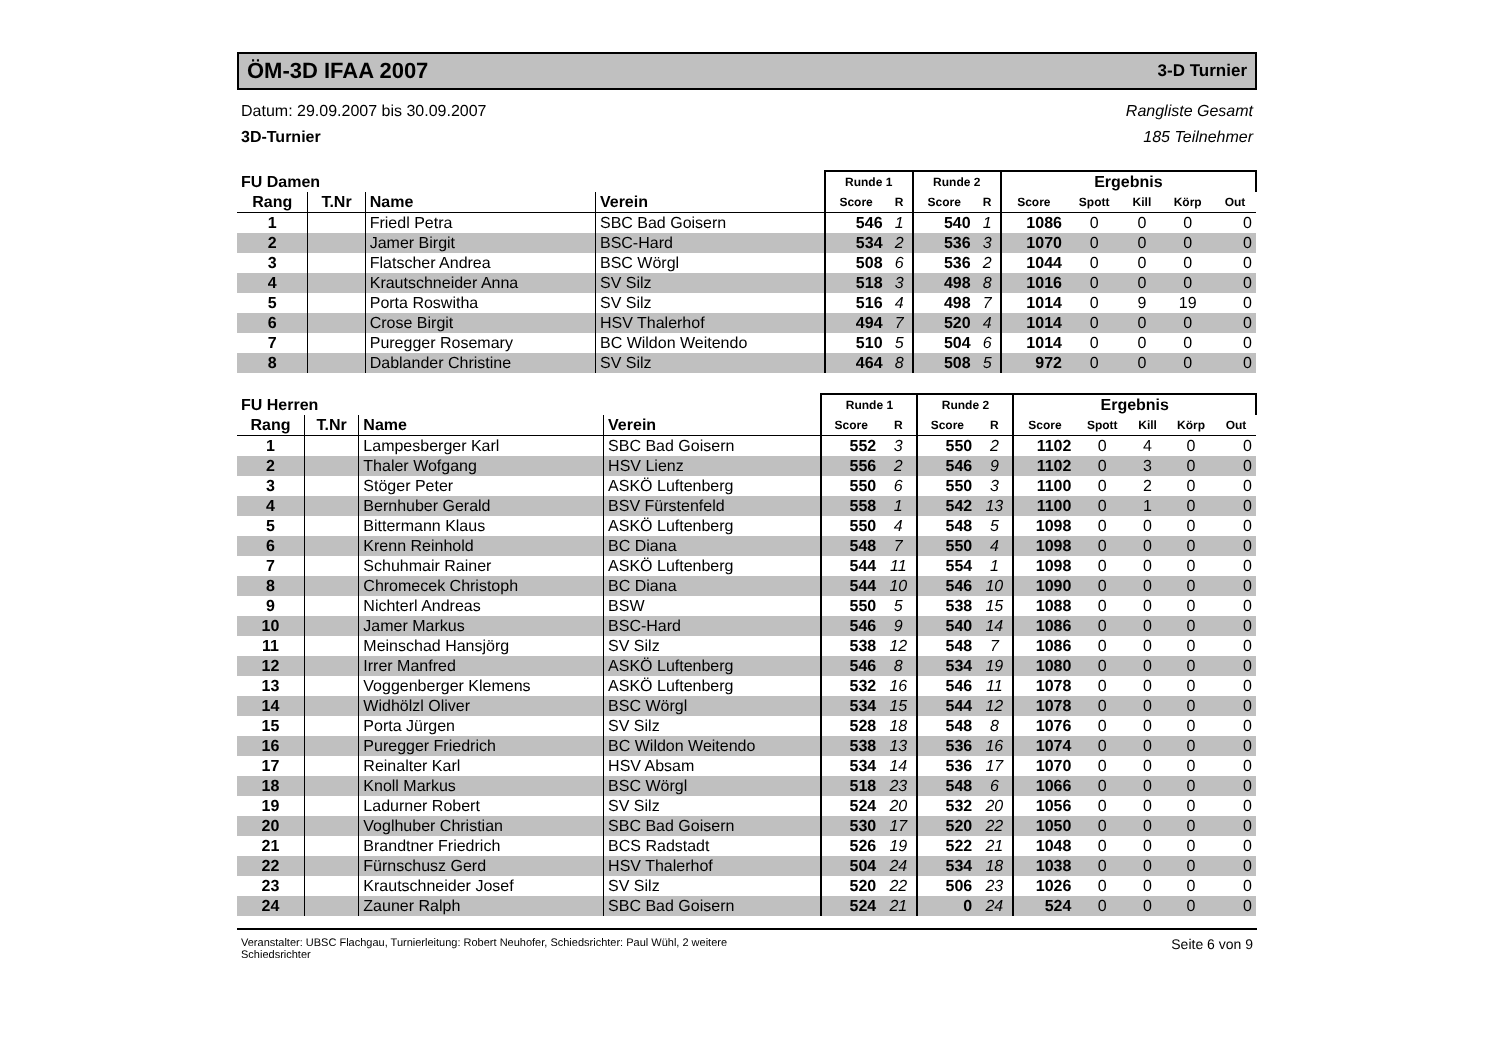ÖM-3D IFAA 2007
3-D Turnier
Datum: 29.09.2007 bis 30.09.2007
3D-Turnier
Rangliste Gesamt
185 Teilnehmer
| FU Damen | | | | Runde 1 | | Runde 2 | | Ergebnis | | | | |
| --- | --- | --- | --- | --- | --- | --- | --- | --- | --- | --- | --- | --- |
| Rang | T.Nr | Name | Verein | Score | R | Score | R | Score | Spott | Kill | Körp | Out |
| 1 | | Friedl Petra | SBC Bad Goisern | 546 | 1 | 540 | 1 | 1086 | 0 | 0 | 0 | 0 |
| 2 | | Jamer Birgit | BSC-Hard | 534 | 2 | 536 | 3 | 1070 | 0 | 0 | 0 | 0 |
| 3 | | Flatscher Andrea | BSC Wörgl | 508 | 6 | 536 | 2 | 1044 | 0 | 0 | 0 | 0 |
| 4 | | Krautschneider Anna | SV Silz | 518 | 3 | 498 | 8 | 1016 | 0 | 0 | 0 | 0 |
| 5 | | Porta Roswitha | SV Silz | 516 | 4 | 498 | 7 | 1014 | 0 | 9 | 19 | 0 |
| 6 | | Crose Birgit | HSV Thalerhof | 494 | 7 | 520 | 4 | 1014 | 0 | 0 | 0 | 0 |
| 7 | | Puregger Rosemary | BC Wildon Weitendo | 510 | 5 | 504 | 6 | 1014 | 0 | 0 | 0 | 0 |
| 8 | | Dablander Christine | SV Silz | 464 | 8 | 508 | 5 | 972 | 0 | 0 | 0 | 0 |
| FU Herren | | | | Runde 1 | | Runde 2 | | Ergebnis | | | | |
| --- | --- | --- | --- | --- | --- | --- | --- | --- | --- | --- | --- | --- |
| Rang | T.Nr | Name | Verein | Score | R | Score | R | Score | Spott | Kill | Körp | Out |
| 1 | | Lampesberger Karl | SBC Bad Goisern | 552 | 3 | 550 | 2 | 1102 | 0 | 4 | 0 | 0 |
| 2 | | Thaler Wofgang | HSV Lienz | 556 | 2 | 546 | 9 | 1102 | 0 | 3 | 0 | 0 |
| 3 | | Stöger Peter | ASKÖ Luftenberg | 550 | 6 | 550 | 3 | 1100 | 0 | 2 | 0 | 0 |
| 4 | | Bernhuber Gerald | BSV Fürstenfeld | 558 | 1 | 542 | 13 | 1100 | 0 | 1 | 0 | 0 |
| 5 | | Bittermann Klaus | ASKÖ Luftenberg | 550 | 4 | 548 | 5 | 1098 | 0 | 0 | 0 | 0 |
| 6 | | Krenn Reinhold | BC Diana | 548 | 7 | 550 | 4 | 1098 | 0 | 0 | 0 | 0 |
| 7 | | Schuhmair Rainer | ASKÖ Luftenberg | 544 | 11 | 554 | 1 | 1098 | 0 | 0 | 0 | 0 |
| 8 | | Chromecek Christoph | BC Diana | 544 | 10 | 546 | 10 | 1090 | 0 | 0 | 0 | 0 |
| 9 | | Nichterl Andreas | BSW | 550 | 5 | 538 | 15 | 1088 | 0 | 0 | 0 | 0 |
| 10 | | Jamer Markus | BSC-Hard | 546 | 9 | 540 | 14 | 1086 | 0 | 0 | 0 | 0 |
| 11 | | Meinschad Hansjörg | SV Silz | 538 | 12 | 548 | 7 | 1086 | 0 | 0 | 0 | 0 |
| 12 | | Irrer Manfred | ASKÖ Luftenberg | 546 | 8 | 534 | 19 | 1080 | 0 | 0 | 0 | 0 |
| 13 | | Voggenberger Klemens | ASKÖ Luftenberg | 532 | 16 | 546 | 11 | 1078 | 0 | 0 | 0 | 0 |
| 14 | | Widhölzl Oliver | BSC Wörgl | 534 | 15 | 544 | 12 | 1078 | 0 | 0 | 0 | 0 |
| 15 | | Porta Jürgen | SV Silz | 528 | 18 | 548 | 8 | 1076 | 0 | 0 | 0 | 0 |
| 16 | | Puregger Friedrich | BC Wildon Weitendo | 538 | 13 | 536 | 16 | 1074 | 0 | 0 | 0 | 0 |
| 17 | | Reinalter Karl | HSV Absam | 534 | 14 | 536 | 17 | 1070 | 0 | 0 | 0 | 0 |
| 18 | | Knoll Markus | BSC Wörgl | 518 | 23 | 548 | 6 | 1066 | 0 | 0 | 0 | 0 |
| 19 | | Ladurner Robert | SV Silz | 524 | 20 | 532 | 20 | 1056 | 0 | 0 | 0 | 0 |
| 20 | | Voglhuber Christian | SBC Bad Goisern | 530 | 17 | 520 | 22 | 1050 | 0 | 0 | 0 | 0 |
| 21 | | Brandtner Friedrich | BCS Radstadt | 526 | 19 | 522 | 21 | 1048 | 0 | 0 | 0 | 0 |
| 22 | | Fürnschusz Gerd | HSV Thalerhof | 504 | 24 | 534 | 18 | 1038 | 0 | 0 | 0 | 0 |
| 23 | | Krautschneider Josef | SV Silz | 520 | 22 | 506 | 23 | 1026 | 0 | 0 | 0 | 0 |
| 24 | | Zauner Ralph | SBC Bad Goisern | 524 | 21 | 0 | 24 | 524 | 0 | 0 | 0 | 0 |
Veranstalter: UBSC Flachgau, Turnierleitung: Robert Neuhofer, Schiedsrichter: Paul Wühl, 2 weitere
Schiedsrichter Seite 6 von 9